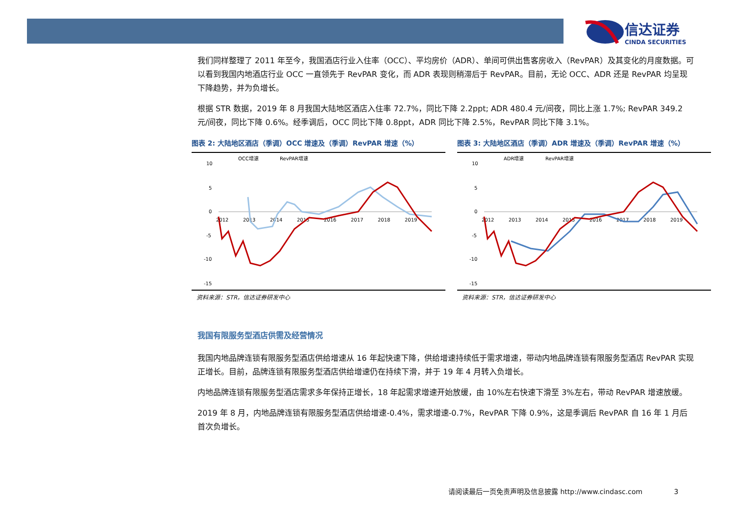信达证券
CINDA SECURITIES
我们同样整理了 2011 年至今，我国酒店行业入住率（OCC）、平均房价（ADR）、单间可供出售客房收入（RevPAR）及其变化的月度数据。可以看到我国内地酒店行业 OCC 一直领先于 RevPAR 变化，而 ADR 表现则稍滞后于 RevPAR。目前，无论 OCC、ADR 还是 RevPAR 均呈现下降趋势，并为负增长。
根据 STR 数据，2019 年 8 月我国大陆地区酒店入住率 72.7%，同比下降 2.2ppt; ADR 480.4 元/间夜，同比上涨 1.7%; RevPAR 349.2 元/间夜，同比下降 0.6%。经季调后，OCC 同比下降 0.8ppt，ADR 同比下降 2.5%，RevPAR 同比下降 3.1%。
图表 2: 大陆地区酒店（季调）OCC 增速及（季调）RevPAR 增速（%）
OCC增速
RevPAR增速
10
5
0
-5
-10
-15
2012
2013
2014
2015
2016
2017
2018
2019
资料来源：STR，信达证券研发中心
图表 3: 大陆地区酒店（季调）ADR 增速及（季调）RevPAR 增速（%）
ADR增速
RevPAR增速
10
5
0
-5
-10
-15
2012
2013
2014
2015
2016
2017
2018
2019
资料来源：STR，信达证券研发中心
我国有限服务型酒店供需及经营情况
我国内地品牌连锁有限服务型酒店供给增速从 16 年起快速下降，供给增速持续低于需求增速，带动内地品牌连锁有限服务型酒店 RevPAR 实现正增长。目前，品牌连锁有限服务型酒店供给增速仍在持续下滑，并于 19 年 4 月转入负增长。
内地品牌连锁有限服务型酒店需求多年保持正增长，18 年起需求增速开始放缓，由 10%左右快速下滑至 3%左右，带动 RevPAR 增速放缓。
2019 年 8 月，内地品牌连锁有限服务型酒店供给增速-0.4%，需求增速-0.7%，RevPAR 下降 0.9%，这是季调后 RevPAR 自 16 年 1 月后首次负增长。
请阅读最后一页免责声明及信息披露 http://www.cindasc.com 3